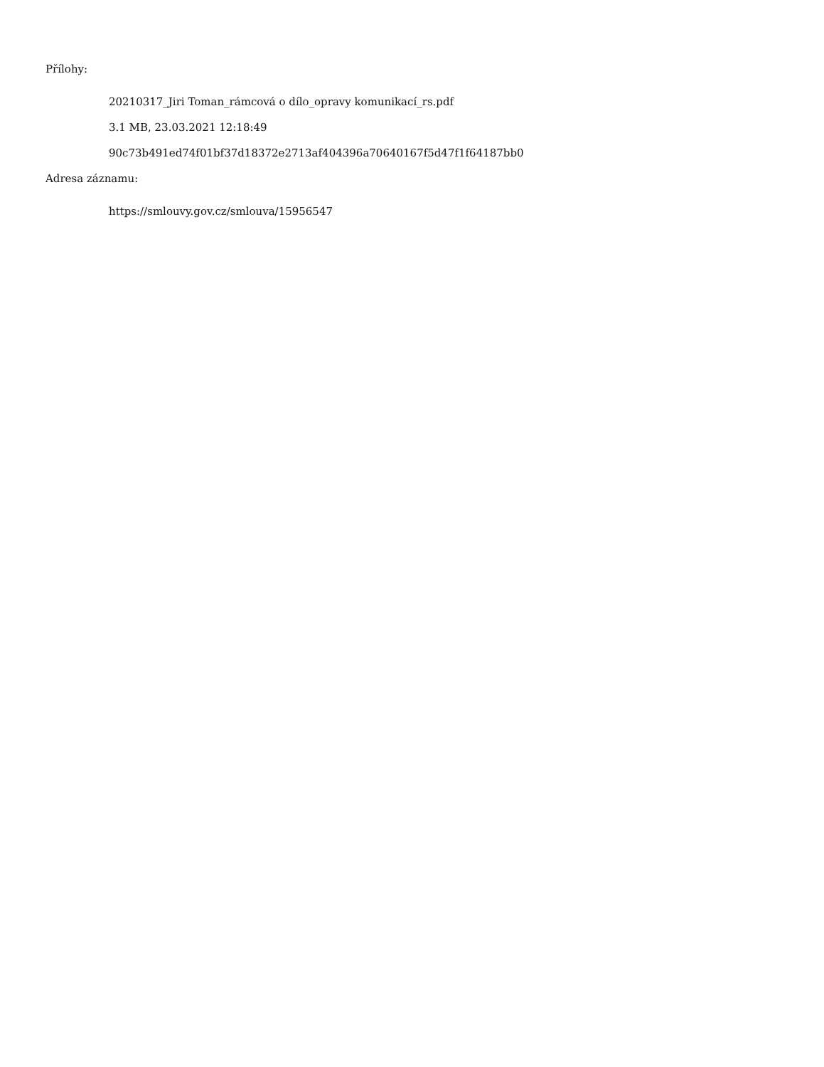Přílohy:
20210317_Jiri Toman_rámcová o dílo_opravy komunikací_rs.pdf
3.1 MB, 23.03.2021 12:18:49
90c73b491ed74f01bf37d18372e2713af404396a70640167f5d47f1f64187bb0
Adresa záznamu:
https://smlouvy.gov.cz/smlouva/15956547